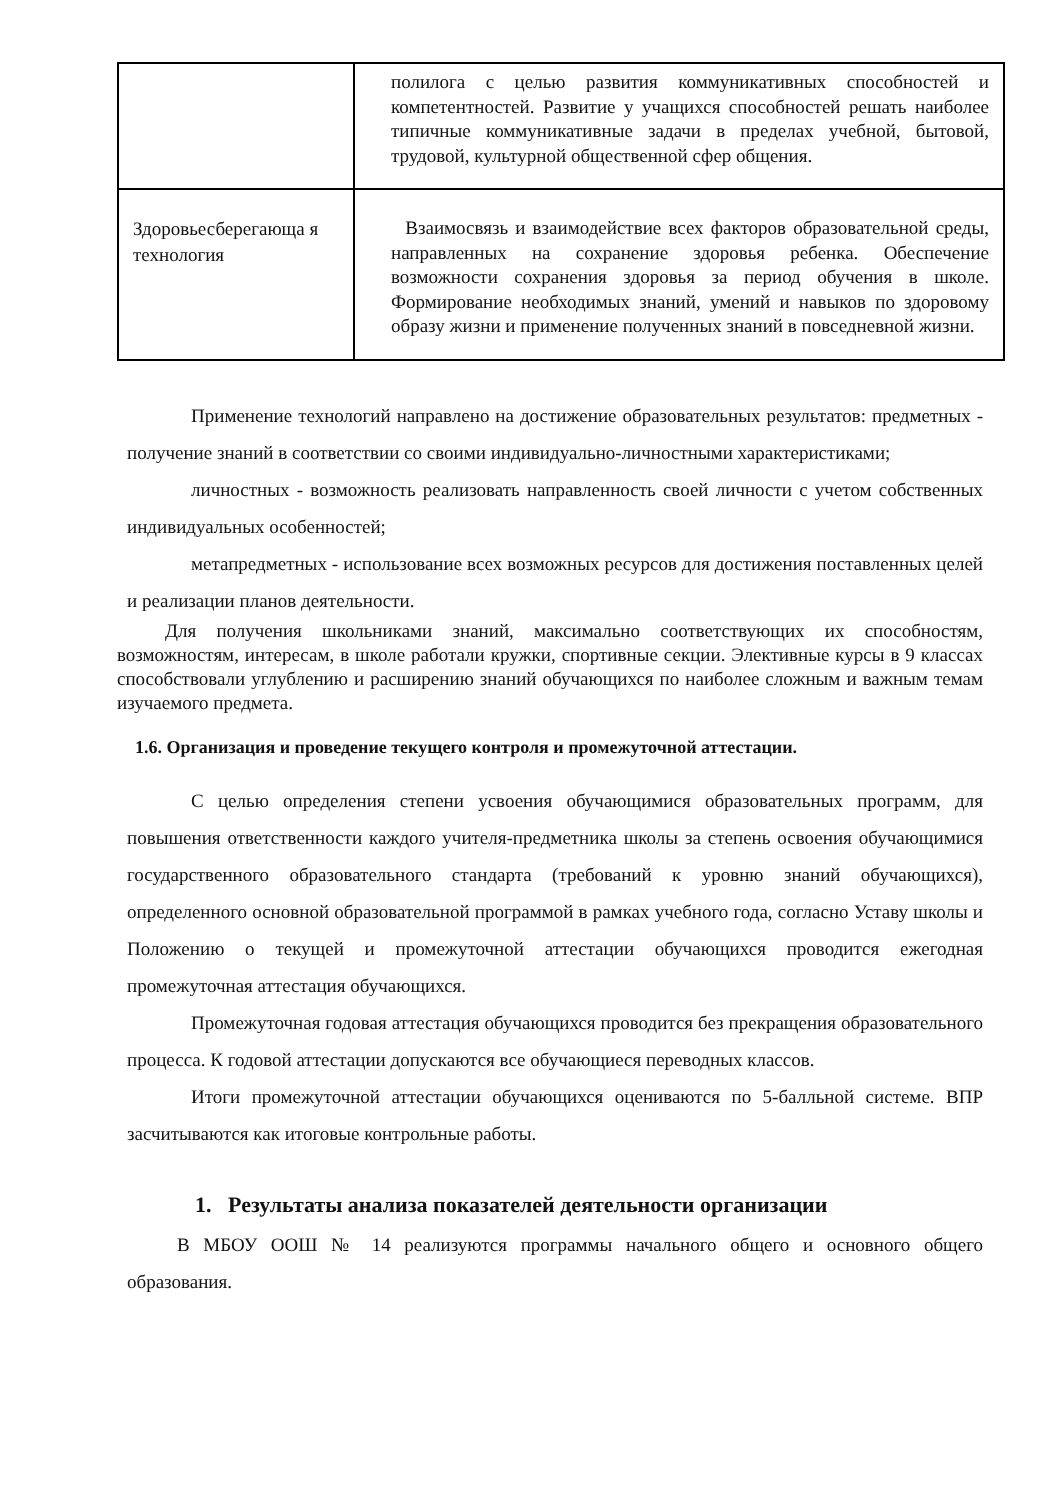| | полилога с целью развития коммуникативных способностей и компетентностей. Развитие у учащихся способностей решать наиболее типичные коммуникативные задачи в пределах учебной, бытовой, трудовой, культурной общественной сфер общения. |
| Здоровьесберегающа я технология | Взаимосвязь и взаимодействие всех факторов образовательной среды, направленных на сохранение здоровья ребенка. Обеспечение возможности сохранения здоровья за период обучения в школе. Формирование необходимых знаний, умений и навыков по здоровому образу жизни и применение полученных знаний в повседневной жизни. |
Применение технологий направлено на достижение образовательных результатов: предметных - получение знаний в соответствии со своими индивидуально-личностными характеристиками;
личностных - возможность реализовать направленность своей личности с учетом собственных индивидуальных особенностей;
метапредметных - использование всех возможных ресурсов для достижения поставленных целей и реализации планов деятельности.
Для получения школьниками знаний, максимально соответствующих их способностям, возможностям, интересам, в школе работали кружки, спортивные секции. Элективные курсы в 9 классах способствовали углублению и расширению знаний обучающихся по наиболее сложным и важным темам изучаемого предмета.
1.6. Организация и проведение текущего контроля и промежуточной аттестации.
С целью определения степени усвоения обучающимися образовательных программ, для повышения ответственности каждого учителя-предметника школы за степень освоения обучающимися государственного образовательного стандарта (требований к уровню знаний обучающихся), определенного основной образовательной программой в рамках учебного года, согласно Уставу школы и Положению о текущей и промежуточной аттестации обучающихся проводится ежегодная промежуточная аттестация обучающихся.
Промежуточная годовая аттестация обучающихся проводится без прекращения образовательного процесса. К годовой аттестации допускаются все обучающиеся переводных классов.
Итоги промежуточной аттестации обучающихся оцениваются по 5-балльной системе. ВПР засчитываются как итоговые контрольные работы.
1. Результаты анализа показателей деятельности организации
В МБОУ ООШ № 14 реализуются программы начального общего и основного общего образования.